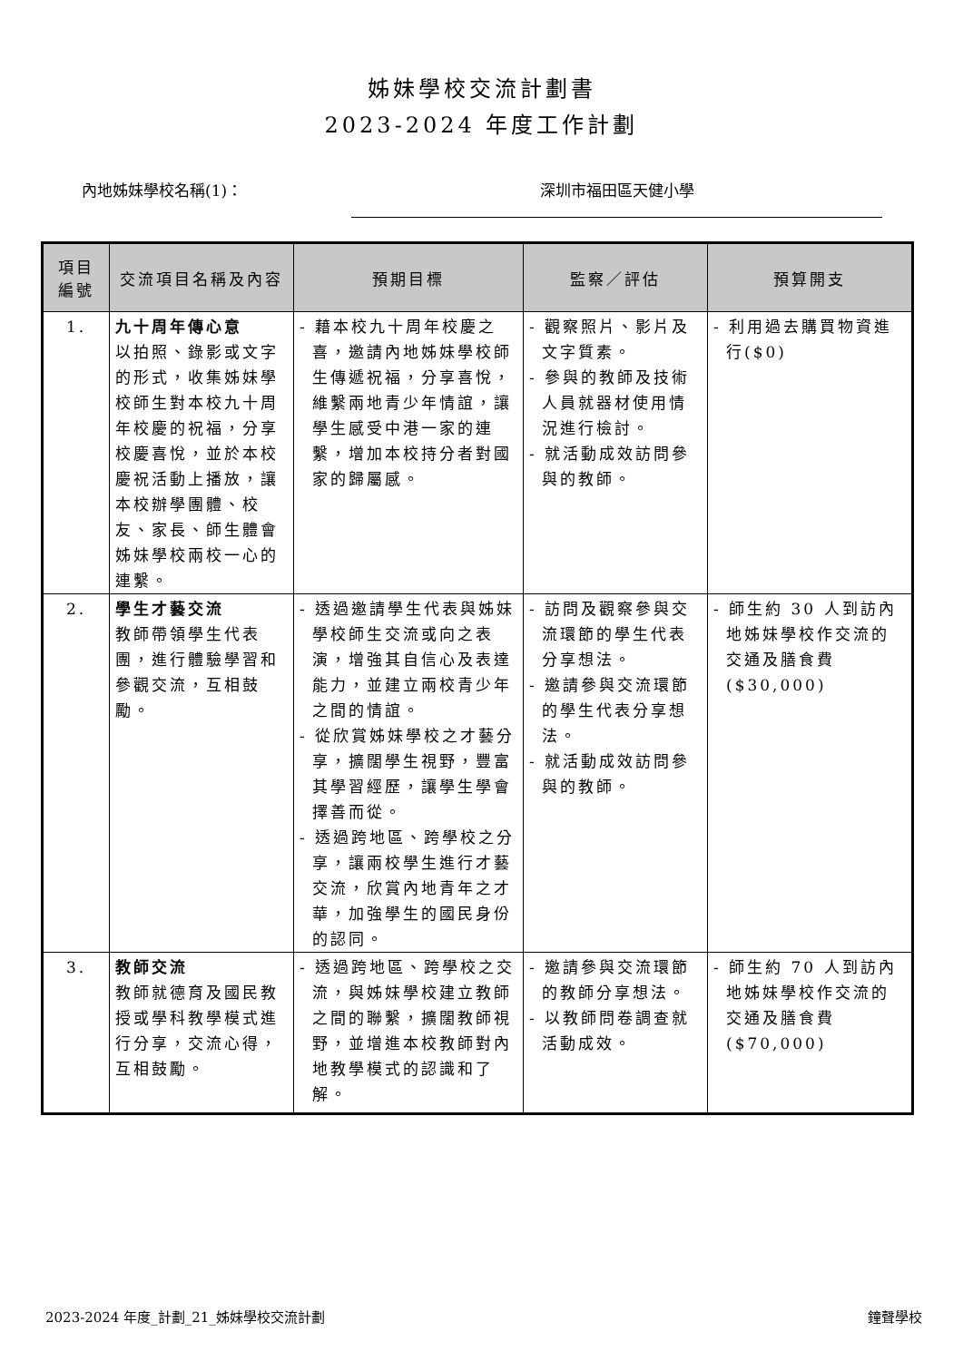姊妹學校交流計劃書
2023-2024 年度工作計劃
內地姊妹學校名稱(1)： 深圳市福田區天健小學
| 項目 編號 | 交流項目名稱及內容 | 預期目標 | 監察／評估 | 預算開支 |
| --- | --- | --- | --- | --- |
| 1. | 九十周年傳心意 以拍照、錄影或文字的形式，收集姊妹學校師生對本校九十周年校慶的祝福，分享校慶喜悅，並於本校慶祝活動上播放，讓本校辦學團體、校友、家長、師生體會姊妹學校兩校一心的連繫。 | - 藉本校九十周年校慶之喜，邀請內地姊妹學校師生傳遞祝福，分享喜悅，維繫兩地青少年情誼，讓學生感受中港一家的連繫，增加本校持分者對國家的歸屬感。 | - 觀察照片、影片及文字質素。 - 參與的教師及技術人員就器材使用情況進行檢討。 - 就活動成效訪問參與的教師。 | - 利用過去購買物資進行($0) |
| 2. | 學生才藝交流 教師帶領學生代表團，進行體驗學習和參觀交流，互相鼓勵。 | - 透過邀請學生代表與姊妹學校師生交流或向之表演，增強其自信心及表達能力，並建立兩校青少年之間的情誼。 - 從欣賞姊妹學校之才藝分享，擴闊學生視野，豐富其學習經歷，讓學生學會擇善而從。 - 透過跨地區、跨學校之分享，讓兩校學生進行才藝交流，欣賞內地青年之才華，加強學生的國民身份的認同。 | - 訪問及觀察參與交流環節的學生代表分享想法。 - 邀請參與交流環節的學生代表分享想法。 - 就活動成效訪問參與的教師。 | - 師生約 30 人到訪內地姊妹學校作交流的交通及膳食費($30,000) |
| 3. | 教師交流 教師就德育及國民教授或學科教學模式進行分享，交流心得，互相鼓勵。 | - 透過跨地區、跨學校之交流，與姊妹學校建立教師之間的聯繫，擴闊教師視野，並增進本校教師對內地教學模式的認識和了解。 | - 邀請參與交流環節的教師分享想法。 - 以教師問卷調查就活動成效。 | - 師生約 70 人到訪內地姊妹學校作交流的交通及膳食費($70,000) |
2023-2024 年度_計劃_21_姊妹學校交流計劃 鐘聲學校